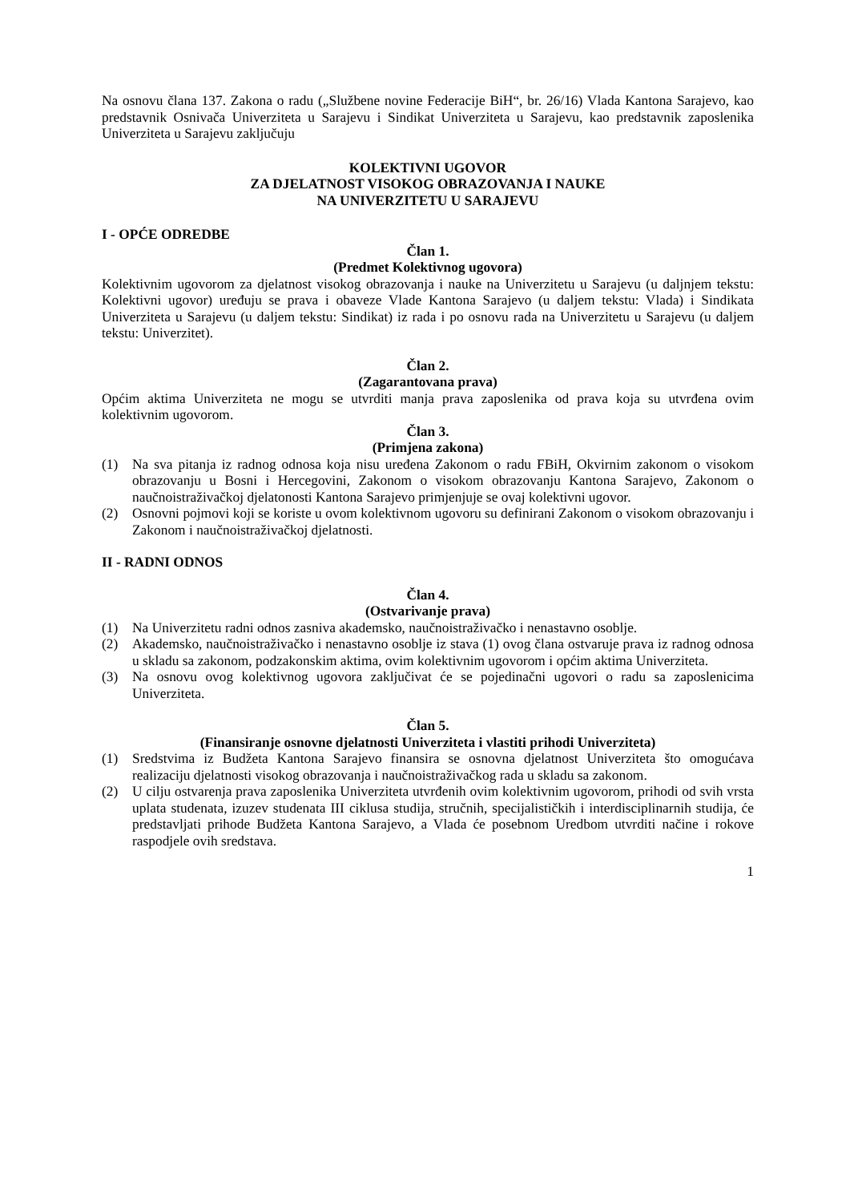Na osnovu člana 137. Zakona o radu („Službene novine Federacije BiH“, br. 26/16) Vlada Kantona Sarajevo, kao predstavnik Osnivača Univerziteta u Sarajevu i Sindikat Univerziteta u Sarajevu, kao predstavnik zaposlenika Univerziteta u Sarajevu zaključuju
KOLEKTIVNI UGOVOR
ZA DJELATNOST VISOKOG OBRAZOVANJA I NAUKE
NA UNIVERZITETU U SARAJEVU
I - OPĆE ODREDBE
Član 1.
(Predmet Kolektivnog ugovora)
Kolektivnim ugovorom za djelatnost visokog obrazovanja i nauke na Univerzitetu u Sarajevu (u daljnjem tekstu: Kolektivni ugovor) uređuju se prava i obaveze Vlade Kantona Sarajevo (u daljem tekstu: Vlada) i Sindikata Univerziteta u Sarajevu (u daljem tekstu: Sindikat) iz rada i po osnovu rada na Univerzitetu u Sarajevu (u daljem tekstu: Univerzitet).
Član 2.
(Zagarantovana prava)
Općim aktima Univerziteta ne mogu se utvrditi manja prava zaposlenika od prava koja su utvrđena ovim kolektivnim ugovorom.
Član 3.
(Primjena zakona)
(1) Na sva pitanja iz radnog odnosa koja nisu uređena Zakonom o radu FBiH, Okvirnim zakonom o visokom obrazovanju u Bosni i Hercegovini, Zakonom o visokom obrazovanju Kantona Sarajevo, Zakonom o naučnoistraživačkoj djelatonosti Kantona Sarajevo primjenjuje se ovaj kolektivni ugovor.
(2) Osnovni pojmovi koji se koriste u ovom kolektivnom ugovoru su definirani Zakonom o visokom obrazovanju i Zakonom i naučnoistraživačkoj djelatnosti.
II - RADNI ODNOS
Član 4.
(Ostvarivanje prava)
(1) Na Univerzitetu radni odnos zasniva akademsko, naučnoistraživačko i nenastavno osoblje.
(2) Akademsko, naučnoistraživačko i nenastavno osoblje iz stava (1) ovog člana ostvaruje prava iz radnog odnosa u skladu sa zakonom, podzakonskim aktima, ovim kolektivnim ugovorom i općim aktima Univerziteta.
(3) Na osnovu ovog kolektivnog ugovora zaključivat će se pojedinačni ugovori o radu sa zaposlenicima Univerziteta.
Član 5.
(Finansiranje osnovne djelatnosti Univerziteta i vlastiti prihodi Univerziteta)
(1) Sredstvima iz Budžeta Kantona Sarajevo finansira se osnovna djelatnost Univerziteta što omogućava realizaciju djelatnosti visokog obrazovanja i naučnoistraživačkog rada u skladu sa zakonom.
(2) U cilju ostvarenja prava zaposlenika Univerziteta utvrđenih ovim kolektivnim ugovorom, prihodi od svih vrsta uplata studenata, izuzev studenata III ciklusa studija, stručnih, specijalističkih i interdisciplinarnih studija, će predstavljati prihode Budžeta Kantona Sarajevo, a Vlada će posebnom Uredbom utvrditi načine i rokove raspodjele ovih sredstava.
1